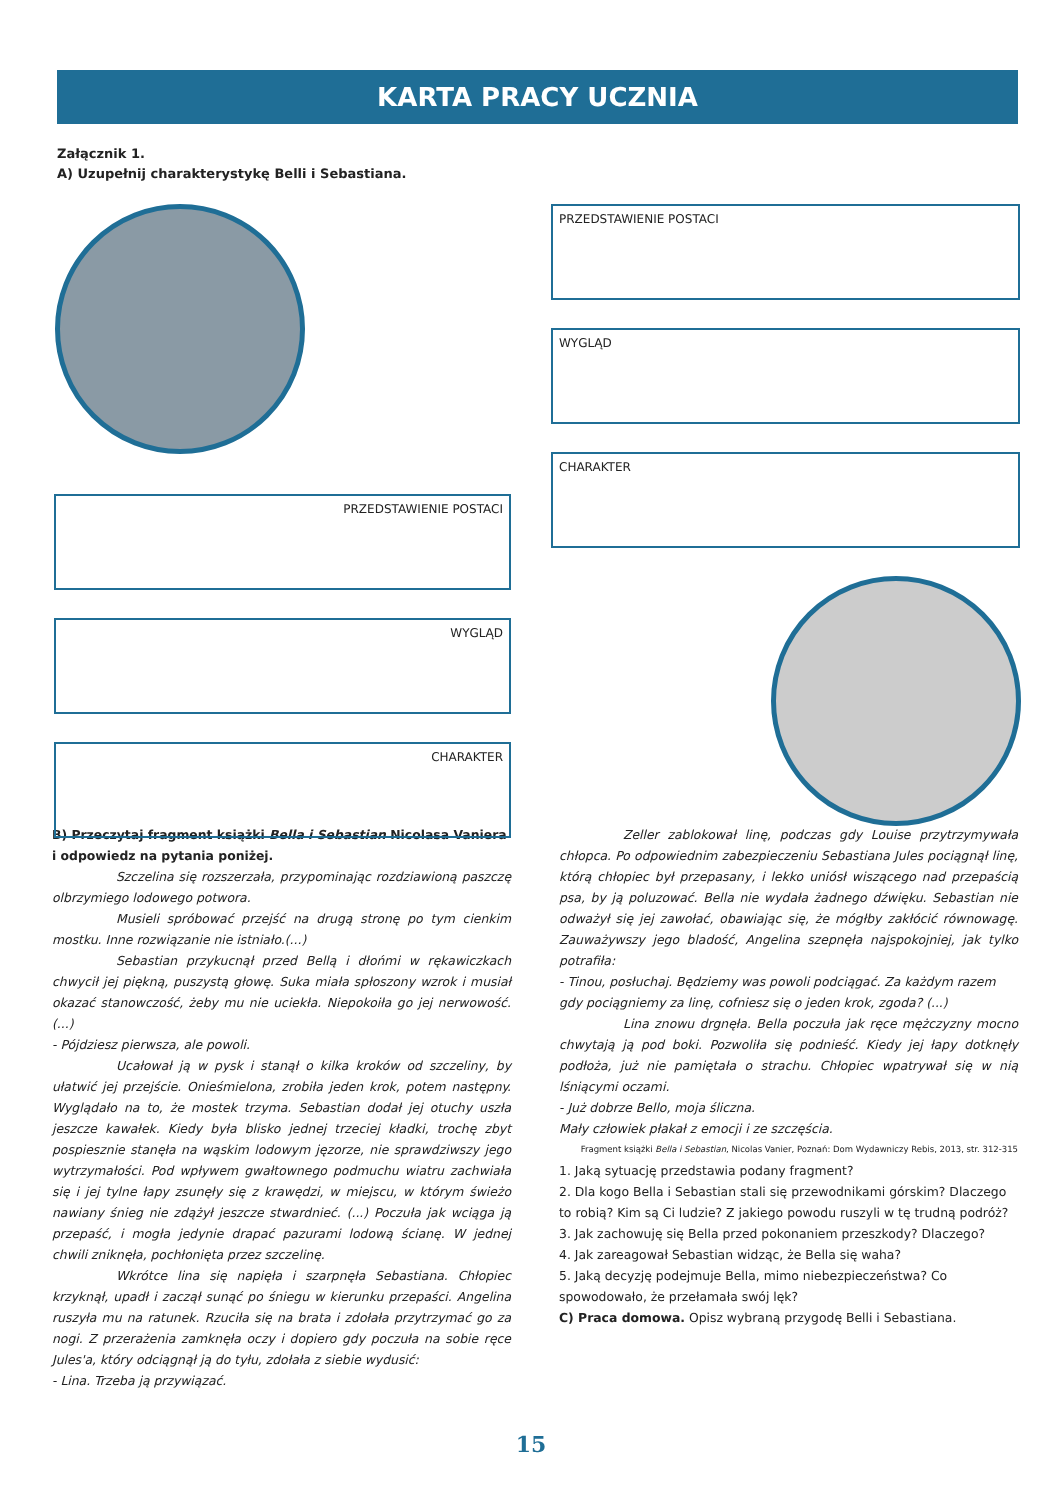KARTA PRACY UCZNIA
Załącznik 1.
A) Uzupełnij charakterystykę Belli i Sebastiana.
PRZEDSTAWIENIE POSTACI
WYGLĄD
CHARAKTER
PRZEDSTAWIENIE POSTACI
WYGLĄD
CHARAKTER
B) Przeczytaj fragment książki Bella i Sebastian Nicolasa Vaniera i odpowiedz na pytania poniżej.
Szczelina się rozszerzała, przypominając rozdziawioną paszczę olbrzymiego lodowego potwora.
Musieli spróbować przejść na drugą stronę po tym cienkim mostku. Inne rozwiązanie nie istniało.(...)
Sebastian przykucnął przed Bellą i dłońmi w rękawiczkach chwycił jej piękną, puszystą głowę. Suka miała spłoszony wzrok i musiał okazać stanowczość, żeby mu nie uciekła. Niepokoiła go jej nerwowość. (...)
- Pójdziesz pierwsza, ale powoli.
Ucałował ją w pysk i stanął o kilka kroków od szczeliny, by ułatwić jej przejście. Onieśmielona, zrobiła jeden krok, potem następny. Wyglądało na to, że mostek trzyma. Sebastian dodał jej otuchy uszła jeszcze kawałek. Kiedy była blisko jednej trzeciej kładki, trochę zbyt pospiesznie stanęła na wąskim lodowym jęzorze, nie sprawdziwszy jego wytrzymałości. Pod wpływem gwałtownego podmuchu wiatru zachwiała się i jej tylne łapy zsunęły się z krawędzi, w miejscu, w którym świeżo nawiany śnieg nie zdążył jeszcze stwardnieć. (...) Poczuła jak wciąga ją przepaść, i mogła jedynie drapać pazurami lodową ścianę. W jednej chwili zniknęła, pochłonięta przez szczelinę.
Wkrótce lina się napięła i szarpnęła Sebastiana. Chłopiec krzyknął, upadł i zaczął sunąć po śniegu w kierunku przepaści. Angelina ruszyła mu na ratunek. Rzuciła się na brata i zdołała przytrzymać go za nogi. Z przerażenia zamknęła oczy i dopiero gdy poczuła na sobie ręce Jules'a, który odciągnął ją do tyłu, zdołała z siebie wydusić:
- Lina. Trzeba ją przywiązać.
Zeller zablokował linę, podczas gdy Louise przytrzymywała chłopca. Po odpowiednim zabezpieczeniu Sebastiana Jules pociągnął linę, którą chłopiec był przepasany, i lekko uniósł wiszącego nad przepaścią psa, by ją poluzować. Bella nie wydała żadnego dźwięku. Sebastian nie odważył się jej zawołać, obawiając się, że mógłby zakłócić równowagę. Zauważywszy jego bladość, Angelina szepnęła najspokojniej, jak tylko potrafiła:
- Tinou, posłuchaj. Będziemy was powoli podciągać. Za każdym razem gdy pociągniemy za linę, cofniesz się o jeden krok, zgoda? (...)
Lina znowu drgnęła. Bella poczuła jak ręce mężczyzny mocno chwytają ją pod boki. Pozwoliła się podnieść. Kiedy jej łapy dotknęły podłoża, już nie pamiętała o strachu. Chłopiec wpatrywał się w nią lśniącymi oczami.
- Już dobrze Bello, moja śliczna.
Mały człowiek płakał z emocji i ze szczęścia.
Fragment książki Bella i Sebastian, Nicolas Vanier, Poznań: Dom Wydawniczy Rebis, 2013, str. 312-315
1. Jaką sytuację przedstawia podany fragment?
2. Dla kogo Bella i Sebastian stali się przewodnikami górskim? Dlaczego to robią? Kim są Ci ludzie? Z jakiego powodu ruszyli w tę trudną podróż?
3. Jak zachowuję się Bella przed pokonaniem przeszkody? Dlaczego?
4. Jak zareagował Sebastian widząc, że Bella się waha?
5. Jaką decyzję podejmuje Bella, mimo niebezpieczeństwa? Co spowodowało, że przełamała swój lęk?
C) Praca domowa. Opisz wybraną przygodę Belli i Sebastiana.
15